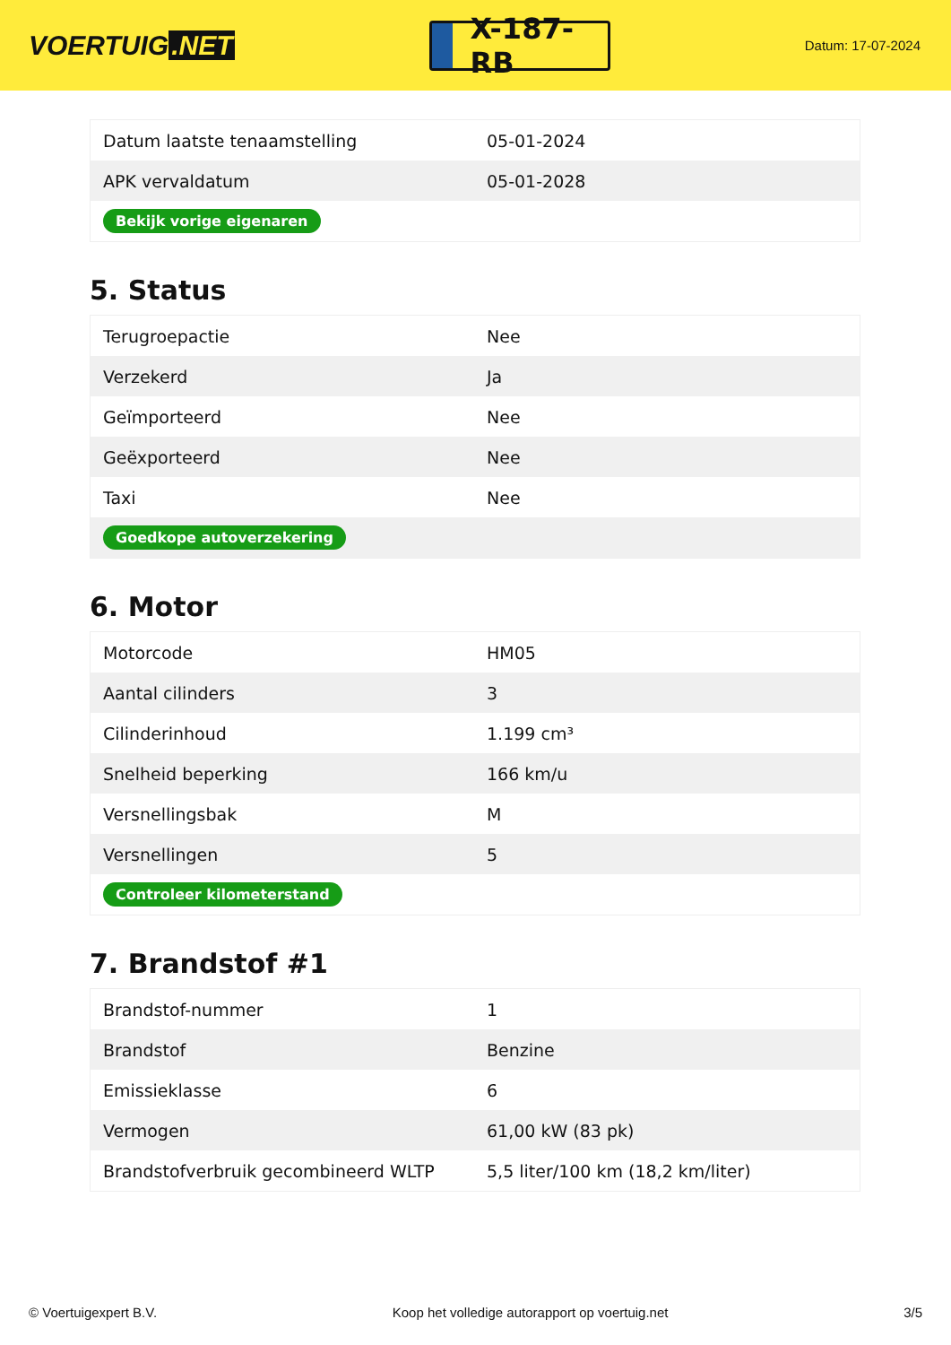VOERTUIG.NET
X-187-RB
Datum: 17-07-2024
| Datum laatste tenaamstelling | 05-01-2024 |
| APK vervaldatum | 05-01-2028 |
| Bekijk vorige eigenaren | |
5. Status
| Terugroepactie | Nee |
| Verzekerd | Ja |
| Geïmporteerd | Nee |
| Geëxporteerd | Nee |
| Taxi | Nee |
| Goedkope autoverzekering | |
6. Motor
| Motorcode | HM05 |
| Aantal cilinders | 3 |
| Cilinderinhoud | 1.199 cm³ |
| Snelheid beperking | 166 km/u |
| Versnellingsbak | M |
| Versnellingen | 5 |
| Controleer kilometerstand | |
7. Brandstof #1
| Brandstof-nummer | 1 |
| Brandstof | Benzine |
| Emissieklasse | 6 |
| Vermogen | 61,00 kW (83 pk) |
| Brandstofverbruik gecombineerd WLTP | 5,5 liter/100 km (18,2 km/liter) |
© Voertuigexpert B.V. Koop het volledige autorapport op voertuig.net 3/5